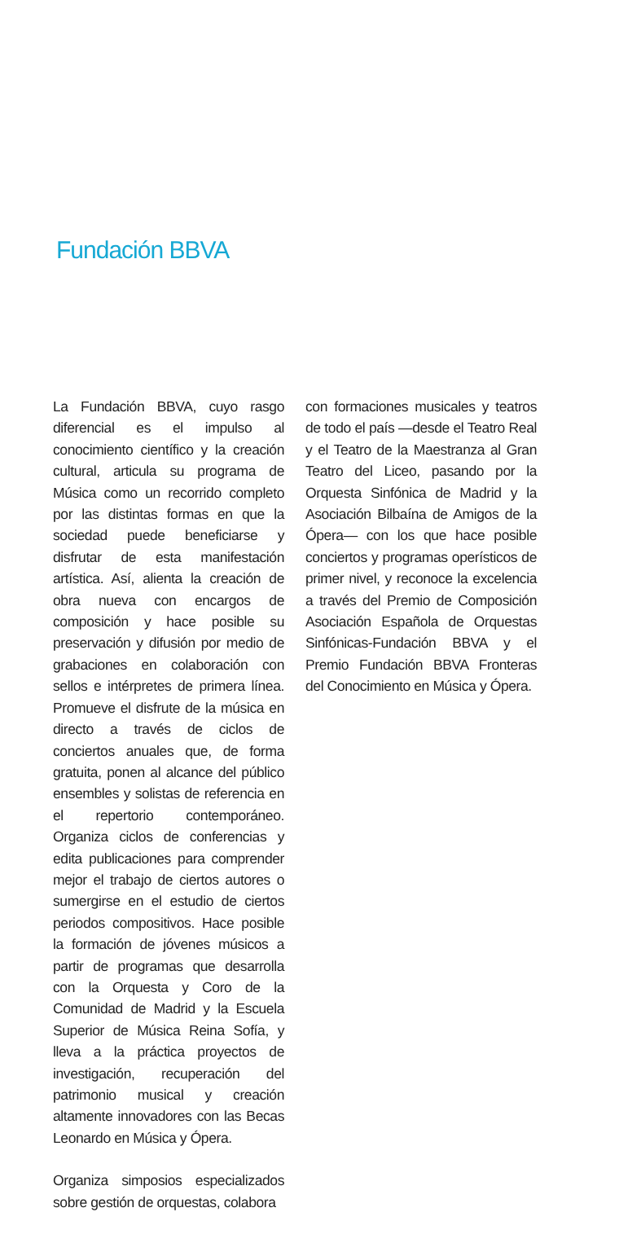Fundación BBVA
La Fundación BBVA, cuyo rasgo diferencial es el impulso al conocimiento científico y la creación cultural, articula su programa de Música como un recorrido completo por las distintas formas en que la sociedad puede beneficiarse y disfrutar de esta manifestación artística. Así, alienta la creación de obra nueva con encargos de composición y hace posible su preservación y difusión por medio de grabaciones en colaboración con sellos e intérpretes de primera línea. Promueve el disfrute de la música en directo a través de ciclos de conciertos anuales que, de forma gratuita, ponen al alcance del público ensembles y solistas de referencia en el repertorio contemporáneo. Organiza ciclos de conferencias y edita publicaciones para comprender mejor el trabajo de ciertos autores o sumergirse en el estudio de ciertos periodos compositivos. Hace posible la formación de jóvenes músicos a partir de programas que desarrolla con la Orquesta y Coro de la Comunidad de Madrid y la Escuela Superior de Música Reina Sofía, y lleva a la práctica proyectos de investigación, recuperación del patrimonio musical y creación altamente innovadores con las Becas Leonardo en Música y Ópera.
Organiza simposios especializados sobre gestión de orquestas, colabora
con formaciones musicales y teatros de todo el país —desde el Teatro Real y el Teatro de la Maestranza al Gran Teatro del Liceo, pasando por la Orquesta Sinfónica de Madrid y la Asociación Bilbaína de Amigos de la Ópera— con los que hace posible conciertos y programas operísticos de primer nivel, y reconoce la excelencia a través del Premio de Composición Asociación Española de Orquestas Sinfónicas-Fundación BBVA y el Premio Fundación BBVA Fronteras del Conocimiento en Música y Ópera.